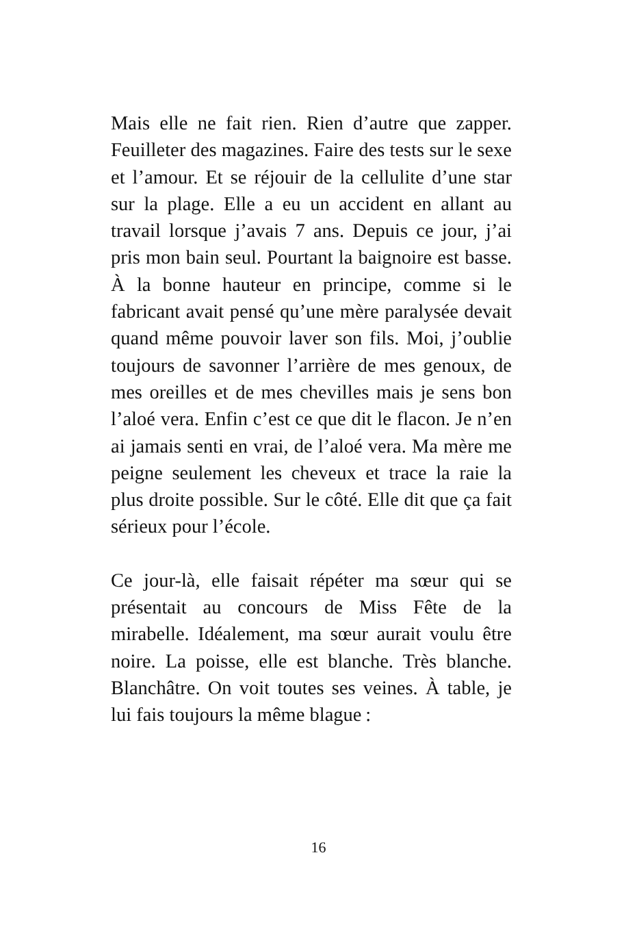Mais elle ne fait rien. Rien d’autre que zapper. Feuilleter des magazines. Faire des tests sur le sexe et l’amour. Et se réjouir de la cellulite d’une star sur la plage. Elle a eu un accident en allant au travail lorsque j’avais 7 ans. Depuis ce jour, j’ai pris mon bain seul. Pourtant la baignoire est basse. À la bonne hauteur en principe, comme si le fabricant avait pensé qu’une mère paralysée devait quand même pouvoir laver son fils. Moi, j’oublie toujours de savonner l’arrière de mes genoux, de mes oreilles et de mes chevilles mais je sens bon l’aloé vera. Enfin c’est ce que dit le flacon. Je n’en ai jamais senti en vrai, de l’aloé vera. Ma mère me peigne seulement les cheveux et trace la raie la plus droite possible. Sur le côté. Elle dit que ça fait sérieux pour l’école.
Ce jour-là, elle faisait répéter ma sœur qui se présentait au concours de Miss Fête de la mirabelle. Idéalement, ma sœur aurait voulu être noire. La poisse, elle est blanche. Très blanche. Blanchâtre. On voit toutes ses veines. À table, je lui fais toujours la même blague :
16